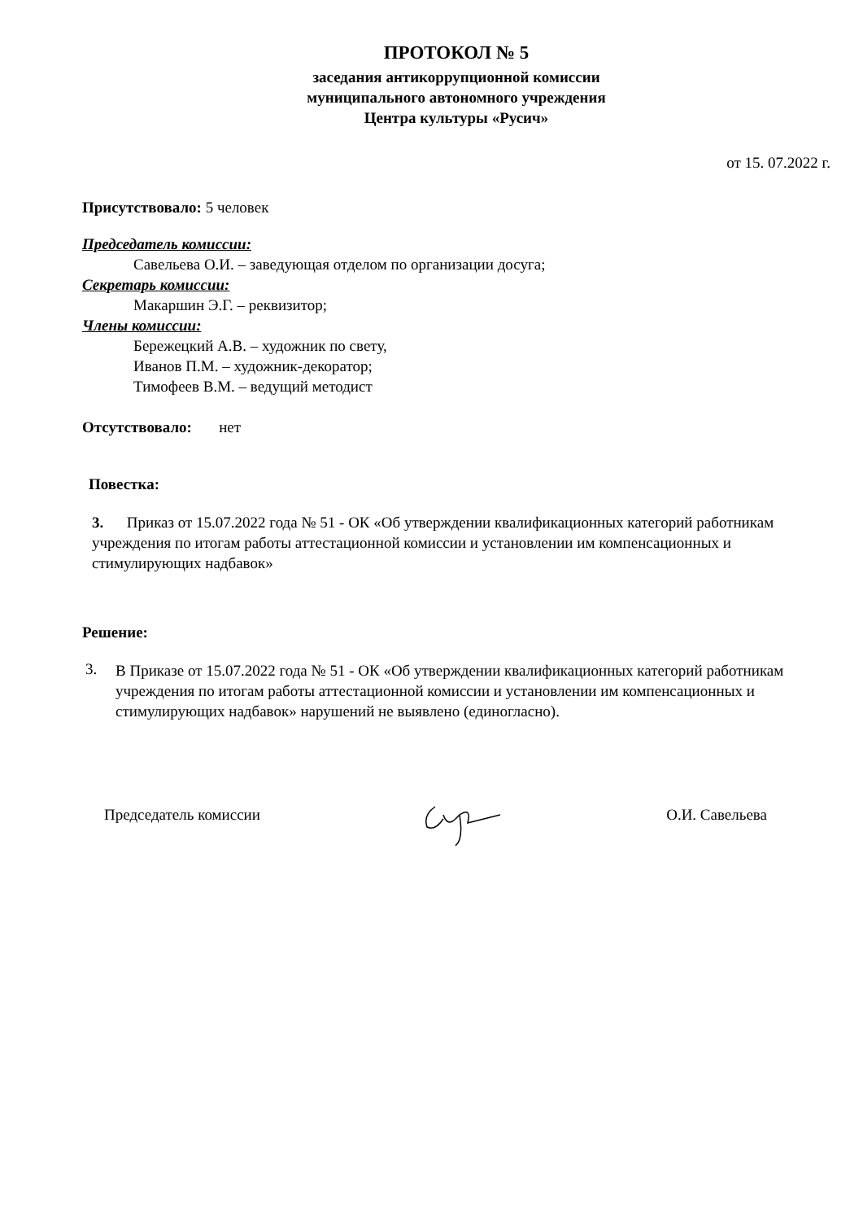ПРОТОКОЛ № 5
заседания антикоррупционной комиссии
муниципального автономного учреждения
Центра культуры «Русич»
от 15. 07.2022 г.
Присутствовало: 5 человек
Председатель комиссии:
Савельева О.И. – заведующая отделом по организации досуга;
Секретарь комиссии:
Макаршин Э.Г. – реквизитор;
Члены комиссии:
Бережецкий А.В. – художник по свету,
Иванов П.М. – художник-декоратор;
Тимофеев В.М. – ведущий методист
Отсутствовало: нет
Повестка:
3. Приказ от 15.07.2022 года № 51 - ОК «Об утверждении квалификационных категорий работникам учреждения по итогам работы аттестационной комиссии и установлении им компенсационных и стимулирующих надбавок»
Решение:
3.
В Приказе от 15.07.2022 года № 51 - ОК «Об утверждении квалификационных категорий работникам учреждения по итогам работы аттестационной комиссии и установлении им компенсационных и стимулирующих надбавок» нарушений не выявлено (единогласно).
Председатель комиссии О.И. Савельева